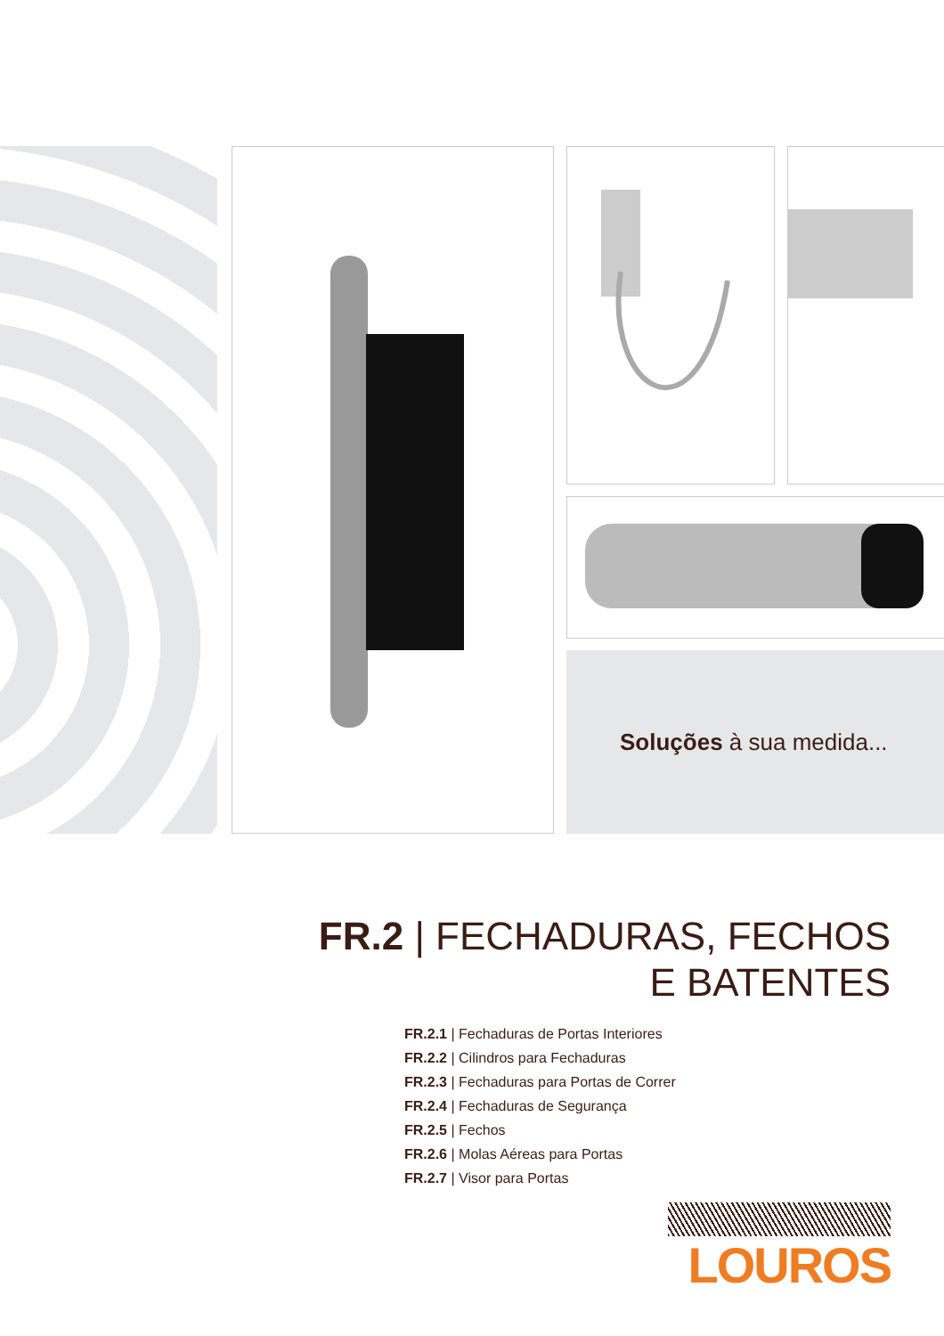Soluções à sua medida...
FR.2 | FECHADURAS, FECHOS
E BATENTES
FR.2.1 | Fechaduras de Portas Interiores
FR.2.2 | Cilindros para Fechaduras
FR.2.3 | Fechaduras para Portas de Correr
FR.2.4 | Fechaduras de Segurança
FR.2.5 | Fechos
FR.2.6 | Molas Aéreas para Portas
FR.2.7 | Visor para Portas
LOUROS